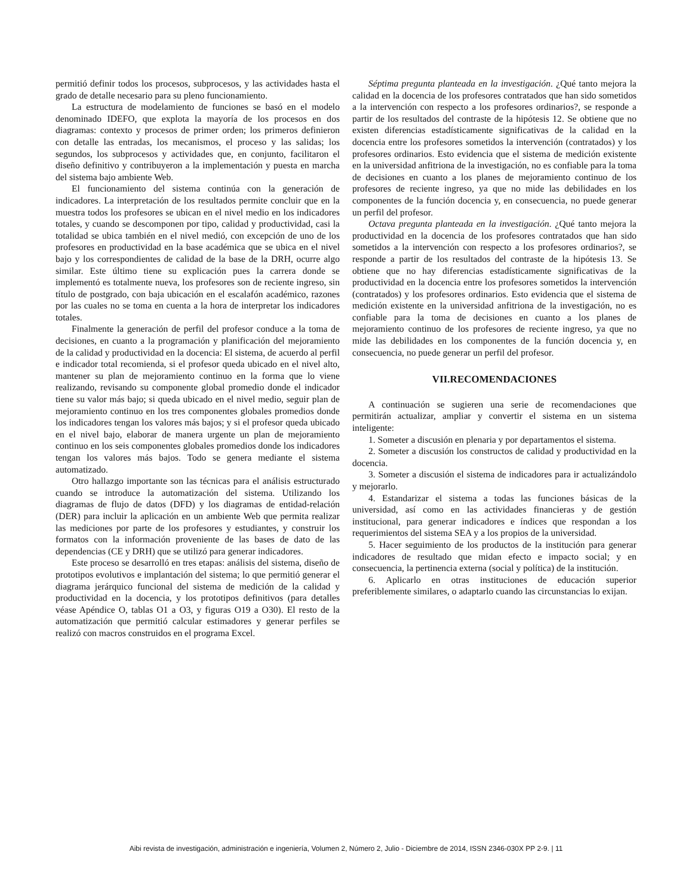permitió definir todos los procesos, subprocesos, y las actividades hasta el grado de detalle necesario para su pleno funcionamiento.
La estructura de modelamiento de funciones se basó en el modelo denominado IDEFO, que explota la mayoría de los procesos en dos diagramas: contexto y procesos de primer orden; los primeros definieron con detalle las entradas, los mecanismos, el proceso y las salidas; los segundos, los subprocesos y actividades que, en conjunto, facilitaron el diseño definitivo y contribuyeron a la implementación y puesta en marcha del sistema bajo ambiente Web.
El funcionamiento del sistema continúa con la generación de indicadores. La interpretación de los resultados permite concluir que en la muestra todos los profesores se ubican en el nivel medio en los indicadores totales, y cuando se descomponen por tipo, calidad y productividad, casi la totalidad se ubica también en el nivel medió, con excepción de uno de los profesores en productividad en la base académica que se ubica en el nivel bajo y los correspondientes de calidad de la base de la DRH, ocurre algo similar. Este último tiene su explicación pues la carrera donde se implementó es totalmente nueva, los profesores son de reciente ingreso, sin título de postgrado, con baja ubicación en el escalafón académico, razones por las cuales no se toma en cuenta a la hora de interpretar los indicadores totales.
Finalmente la generación de perfil del profesor conduce a la toma de decisiones, en cuanto a la programación y planificación del mejoramiento de la calidad y productividad en la docencia: El sistema, de acuerdo al perfil e indicador total recomienda, si el profesor queda ubicado en el nivel alto, mantener su plan de mejoramiento continuo en la forma que lo viene realizando, revisando su componente global promedio donde el indicador tiene su valor más bajo; si queda ubicado en el nivel medio, seguir plan de mejoramiento continuo en los tres componentes globales promedios donde los indicadores tengan los valores más bajos; y si el profesor queda ubicado en el nivel bajo, elaborar de manera urgente un plan de mejoramiento continuo en los seis componentes globales promedios donde los indicadores tengan los valores más bajos. Todo se genera mediante el sistema automatizado.
Otro hallazgo importante son las técnicas para el análisis estructurado cuando se introduce la automatización del sistema. Utilizando los diagramas de flujo de datos (DFD) y los diagramas de entidad-relación (DER) para incluir la aplicación en un ambiente Web que permita realizar las mediciones por parte de los profesores y estudiantes, y construir los formatos con la información proveniente de las bases de dato de las dependencias (CE y DRH) que se utilizó para generar indicadores.
Este proceso se desarrolló en tres etapas: análisis del sistema, diseño de prototipos evolutivos e implantación del sistema; lo que permitió generar el diagrama jerárquico funcional del sistema de medición de la calidad y productividad en la docencia, y los prototipos definitivos (para detalles véase Apéndice O, tablas O1 a O3, y figuras O19 a O30). El resto de la automatización que permitió calcular estimadores y generar perfiles se realizó con macros construidos en el programa Excel.
Séptima pregunta planteada en la investigación. ¿Qué tanto mejora la calidad en la docencia de los profesores contratados que han sido sometidos a la intervención con respecto a los profesores ordinarios?, se responde a partir de los resultados del contraste de la hipótesis 12. Se obtiene que no existen diferencias estadísticamente significativas de la calidad en la docencia entre los profesores sometidos la intervención (contratados) y los profesores ordinarios. Esto evidencia que el sistema de medición existente en la universidad anfitriona de la investigación, no es confiable para la toma de decisiones en cuanto a los planes de mejoramiento continuo de los profesores de reciente ingreso, ya que no mide las debilidades en los componentes de la función docencia y, en consecuencia, no puede generar un perfil del profesor.
Octava pregunta planteada en la investigación. ¿Qué tanto mejora la productividad en la docencia de los profesores contratados que han sido sometidos a la intervención con respecto a los profesores ordinarios?, se responde a partir de los resultados del contraste de la hipótesis 13. Se obtiene que no hay diferencias estadísticamente significativas de la productividad en la docencia entre los profesores sometidos la intervención (contratados) y los profesores ordinarios. Esto evidencia que el sistema de medición existente en la universidad anfitriona de la investigación, no es confiable para la toma de decisiones en cuanto a los planes de mejoramiento continuo de los profesores de reciente ingreso, ya que no mide las debilidades en los componentes de la función docencia y, en consecuencia, no puede generar un perfil del profesor.
VII.RECOMENDACIONES
A continuación se sugieren una serie de recomendaciones que permitirán actualizar, ampliar y convertir el sistema en un sistema inteligente:
1. Someter a discusión en plenaria y por departamentos el sistema.
2. Someter a discusión los constructos de calidad y productividad en la docencia.
3. Someter a discusión el sistema de indicadores para ir actualizándolo y mejorarlo.
4. Estandarizar el sistema a todas las funciones básicas de la universidad, así como en las actividades financieras y de gestión institucional, para generar indicadores e índices que respondan a los requerimientos del sistema SEA y a los propios de la universidad.
5. Hacer seguimiento de los productos de la institución para generar indicadores de resultado que midan efecto e impacto social; y en consecuencia, la pertinencia externa (social y política) de la institución.
6. Aplicarlo en otras instituciones de educación superior preferiblemente similares, o adaptarlo cuando las circunstancias lo exijan.
Aibi revista de investigación, administración e ingeniería, Volumen 2, Número 2, Julio - Diciembre de 2014, ISSN 2346-030X PP 2-9. | 11